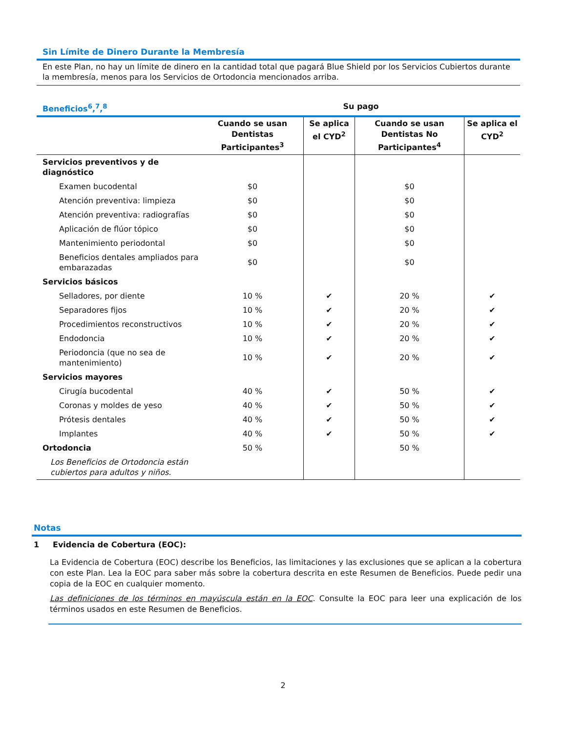Sin Límite de Dinero Durante la Membresía
En este Plan, no hay un límite de dinero en la cantidad total que pagará Blue Shield por los Servicios Cubiertos durante la membresía, menos para los Servicios de Ortodoncia mencionados arriba.
| Beneficios<sup>6</sup>,<sup>7</sup>,<sup>8</sup> | Su pago | | | |
| --- | --- | --- | --- | --- |
| | Cuando se usan Dentistas Participantes<sup>3</sup> | Se aplica el CYD<sup>2</sup> | Cuando se usan Dentistas No Participantes<sup>4</sup> | Se aplica el CYD<sup>2</sup> |
| Servicios preventivos y de diagnóstico | | | | |
| Examen bucodental | $0 | | $0 | |
| Atención preventiva: limpieza | $0 | | $0 | |
| Atención preventiva: radiografías | $0 | | $0 | |
| Aplicación de flúor tópico | $0 | | $0 | |
| Mantenimiento periodontal | $0 | | $0 | |
| Beneficios dentales ampliados para embarazadas | $0 | | $0 | |
| Servicios básicos | | | | |
| Selladores, por diente | 10 % | ✔ | 20 % | ✔ |
| Separadores fijos | 10 % | ✔ | 20 % | ✔ |
| Procedimientos reconstructivos | 10 % | ✔ | 20 % | ✔ |
| Endodoncia | 10 % | ✔ | 20 % | ✔ |
| Periodoncia (que no sea de mantenimiento) | 10 % | ✔ | 20 % | ✔ |
| Servicios mayores | | | | |
| Cirugía bucodental | 40 % | ✔ | 50 % | ✔ |
| Coronas y moldes de yeso | 40 % | ✔ | 50 % | ✔ |
| Prótesis dentales | 40 % | ✔ | 50 % | ✔ |
| Implantes | 40 % | ✔ | 50 % | ✔ |
| Ortodoncia | 50 % | | 50 % | |
| Los Beneficios de Ortodoncia están cubiertos para adultos y niños. | | | | |
Notas
1 Evidencia de Cobertura (EOC):
La Evidencia de Cobertura (EOC) describe los Beneficios, las limitaciones y las exclusiones que se aplican a la cobertura con este Plan. Lea la EOC para saber más sobre la cobertura descrita en este Resumen de Beneficios. Puede pedir una copia de la EOC en cualquier momento.
Las definiciones de los términos en mayúscula están en la EOC. Consulte la EOC para leer una explicación de los términos usados en este Resumen de Beneficios.
2